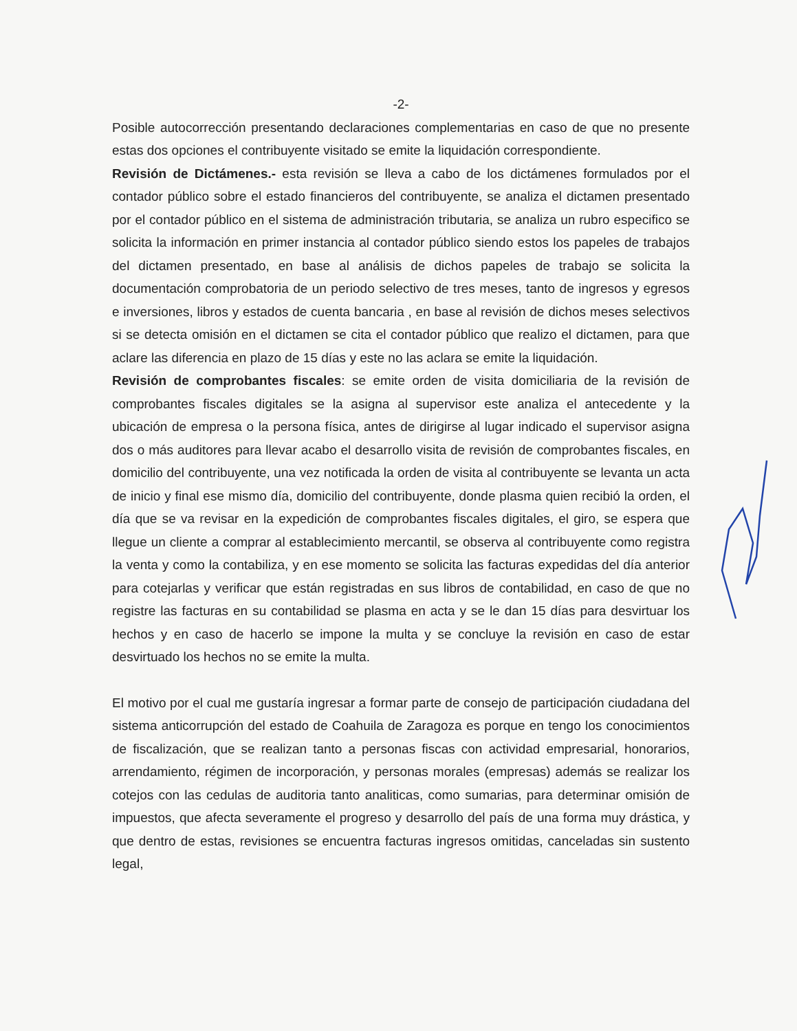-2-
Posible autocorrección presentando declaraciones complementarias en caso de que no presente estas dos opciones el contribuyente visitado se emite la liquidación correspondiente.
Revisión de Dictámenes.- esta revisión se lleva a cabo de los dictámenes formulados por el contador público sobre el estado financieros del contribuyente, se analiza el dictamen presentado por el contador público en el sistema de administración tributaria, se analiza un rubro especifico se solicita la información en primer instancia al contador público siendo estos los papeles de trabajos del dictamen presentado, en base al análisis de dichos papeles de trabajo se solicita la documentación comprobatoria de un periodo selectivo de tres meses, tanto de ingresos y egresos e inversiones, libros y estados de cuenta bancaria , en base al revisión de dichos meses selectivos si se detecta omisión en el dictamen se cita el contador público que realizo el dictamen, para que aclare las diferencia en plazo de 15 días y este no las aclara se emite la liquidación.
Revisión de comprobantes fiscales: se emite orden de visita domiciliaria de la revisión de comprobantes fiscales digitales se la asigna al supervisor este analiza el antecedente y la ubicación de empresa o la persona física, antes de dirigirse al lugar indicado el supervisor asigna dos o más auditores para llevar acabo el desarrollo visita de revisión de comprobantes fiscales, en domicilio del contribuyente, una vez notificada la orden de visita al contribuyente se levanta un acta de inicio y final ese mismo día, domicilio del contribuyente, donde plasma quien recibió la orden, el día que se va revisar en la expedición de comprobantes fiscales digitales, el giro, se espera que llegue un cliente a comprar al establecimiento mercantil, se observa al contribuyente como registra la venta y como la contabiliza, y en ese momento se solicita las facturas expedidas del día anterior para cotejarlas y verificar que están registradas en sus libros de contabilidad, en caso de que no registre las facturas en su contabilidad se plasma en acta y se le dan 15 días para desvirtuar los hechos y en caso de hacerlo se impone la multa y se concluye la revisión en caso de estar desvirtuado los hechos no se emite la multa.
El motivo por el cual me gustaría ingresar a formar parte de consejo de participación ciudadana del sistema anticorrupción del estado de Coahuila de Zaragoza es porque en tengo los conocimientos de fiscalización, que se realizan tanto a personas fiscas con actividad empresarial, honorarios, arrendamiento, régimen de incorporación, y personas morales (empresas) además se realizar los cotejos con las cedulas de auditoria tanto analiticas, como sumarias, para determinar omisión de impuestos, que afecta severamente el progreso y desarrollo del país de una forma muy drástica, y que dentro de estas, revisiones se encuentra facturas ingresos omitidas, canceladas sin sustento legal,